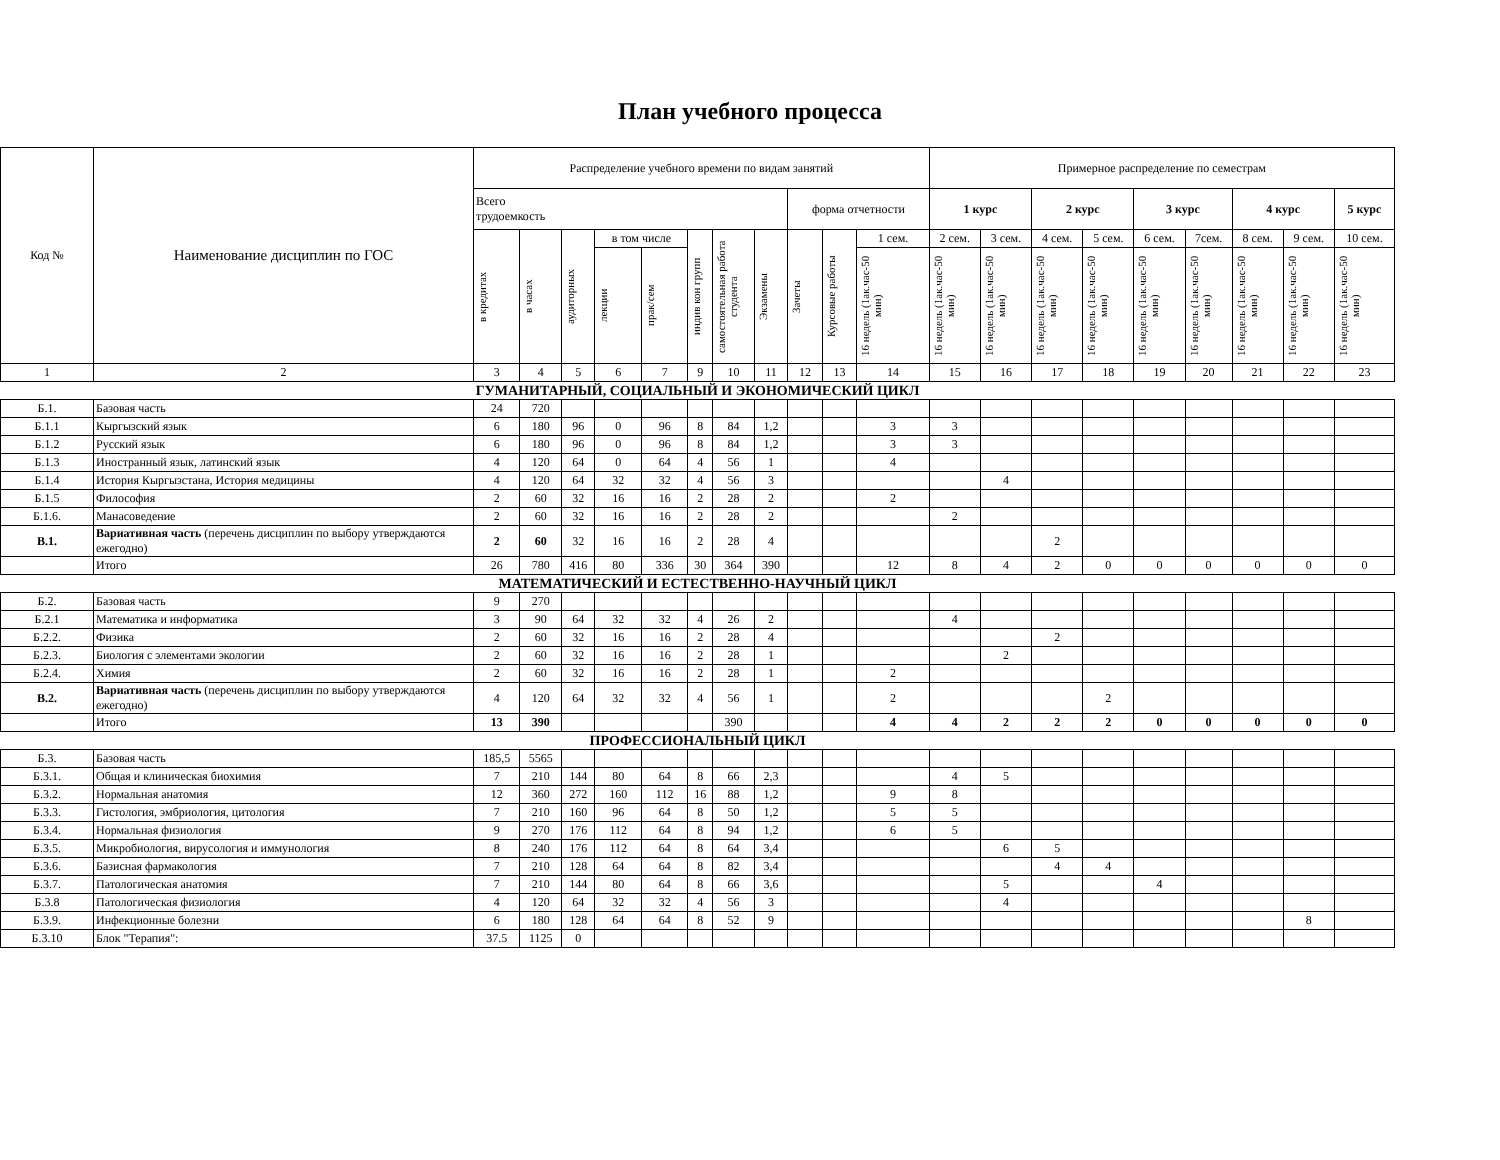План учебного процесса
| Код № | Наименование дисциплин по ГОС | Распределение учебного времени по видам занятий | | | | | | | | | | | Примерное распределение по семестрам | | | | | | | | |
| --- | --- | --- | --- | --- | --- | --- | --- | --- | --- | --- | --- | --- | --- | --- | --- | --- | --- | --- | --- | --- | --- |
| | | Всего трудоемкость | | | | | | | | форма отчетности | | | 1 курс | | 2 курс | | 3 курс | | 4 курс | | 5 курс |
| | | в кредитах | в часах | аудиторных | в том числе | | индив кон групп | самостоятельная работа студента | Экзамены | Зачеты | Курсовые работы | 1 сем. | 2 сем. | 3 сем. | 4 сем. | 5 сем. | 6 сем. | 7сем. | 8 сем. | 9 сем. | 10 сем. |
| | | | | | лекции | прак/сем | | | | | | 16 недель (1ак.час-50 мин) | 16 недель (1ак.час-50 мин) | 16 недель (1ак.час-50 мин) | 16 недель (1ак.час-50 мин) | 16 недель (1ак.час-50 мин) | 16 недель (1ак.час-50 мин) | 16 недель (1ак.час-50 мин) | 16 недель (1ак.час-50 мин) | 16 недель (1ак.час-50 мин) | 16 недель (1ак.час-50 мин) |
| 1 | 2 | 3 | 4 | 5 | 6 | 7 | 9 | 10 | 11 | 12 | 13 | 14 | 15 | 16 | 17 | 18 | 19 | 20 | 21 | 22 | 23 |
| ГУМАНИТАРНЫЙ, СОЦИАЛЬНЫЙ И ЭКОНОМИЧЕСКИЙ ЦИКЛ | | | | | | | | | | | | | | | | | | | | | |
| Б.1. | Базовая часть | 24 | 720 | | | | | | | | | | | | | | | | | | |
| Б.1.1 | Кыргызский язык | 6 | 180 | 96 | 0 | 96 | 8 | 84 | 1,2 | | | 3 | 3 | | | | | | | | |
| Б.1.2 | Русский язык | 6 | 180 | 96 | 0 | 96 | 8 | 84 | 1,2 | | | 3 | 3 | | | | | | | | |
| Б.1.3 | Иностранный язык, латинский язык | 4 | 120 | 64 | 0 | 64 | 4 | 56 | 1 | | | 4 | | | | | | | | | |
| Б.1.4 | История Кыргызстана, История медицины | 4 | 120 | 64 | 32 | 32 | 4 | 56 | 3 | | | | | 4 | | | | | | | |
| Б.1.5 | Философия | 2 | 60 | 32 | 16 | 16 | 2 | 28 | 2 | | | 2 | | | | | | | | | |
| Б.1.6. | Манасоведение | 2 | 60 | 32 | 16 | 16 | 2 | 28 | 2 | | | | 2 | | | | | | | | |
| В.1. | Вариативная часть (перечень дисциплин по выбору утверждаются ежегодно) | 2 | 60 | 32 | 16 | 16 | 2 | 28 | 4 | | | | | | 2 | | | | | | |
| | Итого | 26 | 780 | 416 | 80 | 336 | 30 | 364 | 390 | | | 12 | 8 | 4 | 2 | 0 | 0 | 0 | 0 | 0 | 0 |
| МАТЕМАТИЧЕСКИЙ И ЕСТЕСТВЕННО-НАУЧНЫЙ ЦИКЛ | | | | | | | | | | | | | | | | | | | | | |
| Б.2. | Базовая часть | 9 | 270 | | | | | | | | | | | | | | | | | | |
| Б.2.1 | Математика и информатика | 3 | 90 | 64 | 32 | 32 | 4 | 26 | 2 | | | | 4 | | | | | | | | |
| Б.2.2. | Физика | 2 | 60 | 32 | 16 | 16 | 2 | 28 | 4 | | | | | | 2 | | | | | | |
| Б.2.3. | Биология с элементами экологии | 2 | 60 | 32 | 16 | 16 | 2 | 28 | 1 | | | | | 2 | | | | | | | |
| Б.2.4. | Химия | 2 | 60 | 32 | 16 | 16 | 2 | 28 | 1 | | | 2 | | | | | | | | | |
| В.2. | Вариативная часть (перечень дисциплин по выбору утверждаются ежегодно) | 4 | 120 | 64 | 32 | 32 | 4 | 56 | 1 | | | 2 | | | | 2 | | | | | |
| | Итого | 13 | 390 | | | | | 390 | | | | 4 | 4 | 2 | 2 | 2 | 0 | 0 | 0 | 0 | 0 |
| ПРОФЕССИОНАЛЬНЫЙ ЦИКЛ | | | | | | | | | | | | | | | | | | | | | |
| Б.3. | Базовая часть | 185,5 | 5565 | | | | | | | | | | | | | | | | | | |
| Б.3.1. | Общая и клиническая биохимия | 7 | 210 | 144 | 80 | 64 | 8 | 66 | 2,3 | | | | 4 | 5 | | | | | | | |
| Б.3.2. | Нормальная анатомия | 12 | 360 | 272 | 160 | 112 | 16 | 88 | 1,2 | | | 9 | 8 | | | | | | | | |
| Б.3.3. | Гистология, эмбриология, цитология | 7 | 210 | 160 | 96 | 64 | 8 | 50 | 1,2 | | | 5 | 5 | | | | | | | | |
| Б.3.4. | Нормальная физиология | 9 | 270 | 176 | 112 | 64 | 8 | 94 | 1,2 | | | 6 | 5 | | | | | | | | |
| Б.3.5. | Микробиология, вирусология и иммунология | 8 | 240 | 176 | 112 | 64 | 8 | 64 | 3,4 | | | | | 6 | 5 | | | | | | |
| Б.3.6. | Базисная фармакология | 7 | 210 | 128 | 64 | 64 | 8 | 82 | 3,4 | | | | | | 4 | 4 | | | | | |
| Б.3.7. | Патологическая анатомия | 7 | 210 | 144 | 80 | 64 | 8 | 66 | 3,6 | | | | | 5 | | | 4 | | | | |
| Б.3.8 | Патологическая физиология | 4 | 120 | 64 | 32 | 32 | 4 | 56 | 3 | | | | | 4 | | | | | | | |
| Б.3.9. | Инфекционные болезни | 6 | 180 | 128 | 64 | 64 | 8 | 52 | 9 | | | | | | | | | | | 8 | |
| Б.3.10 | Блок "Терапия": | 37.5 | 1125 | 0 | | | | | | | | | | | | | | | | | |